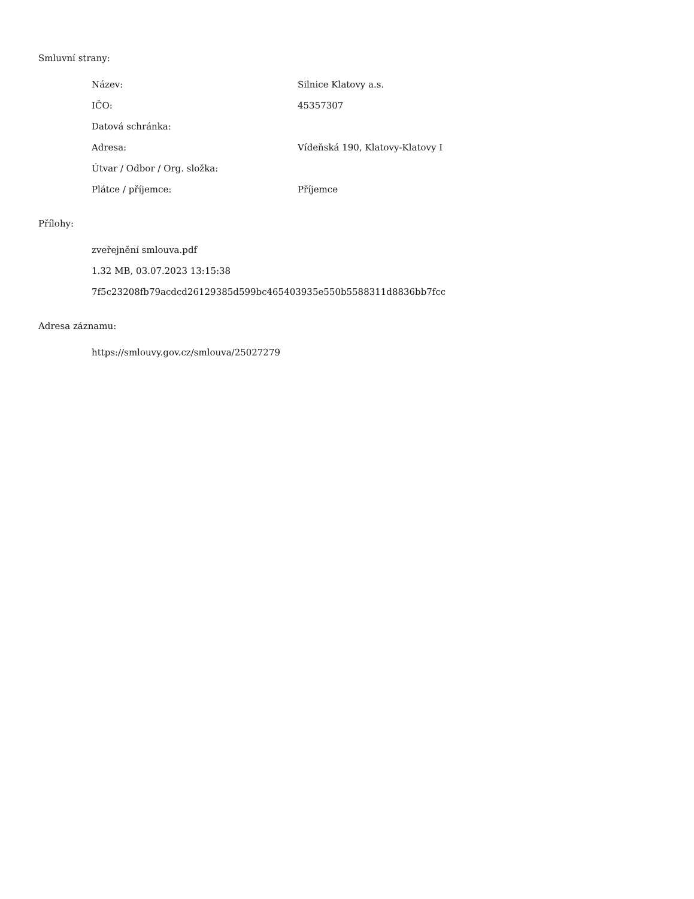Smluvní strany:
| Název: | Silnice Klatovy a.s. |
| IČO: | 45357307 |
| Datová schránka: | |
| Adresa: | Vídeňská 190, Klatovy-Klatovy I |
| Útvar / Odbor / Org. složka: | |
| Plátce / příjemce: | Příjemce |
Přílohy:
zveřejnění smlouva.pdf
1.32 MB, 03.07.2023 13:15:38
7f5c23208fb79acdcd26129385d599bc465403935e550b5588311d8836bb7fcc
Adresa záznamu:
https://smlouvy.gov.cz/smlouva/25027279